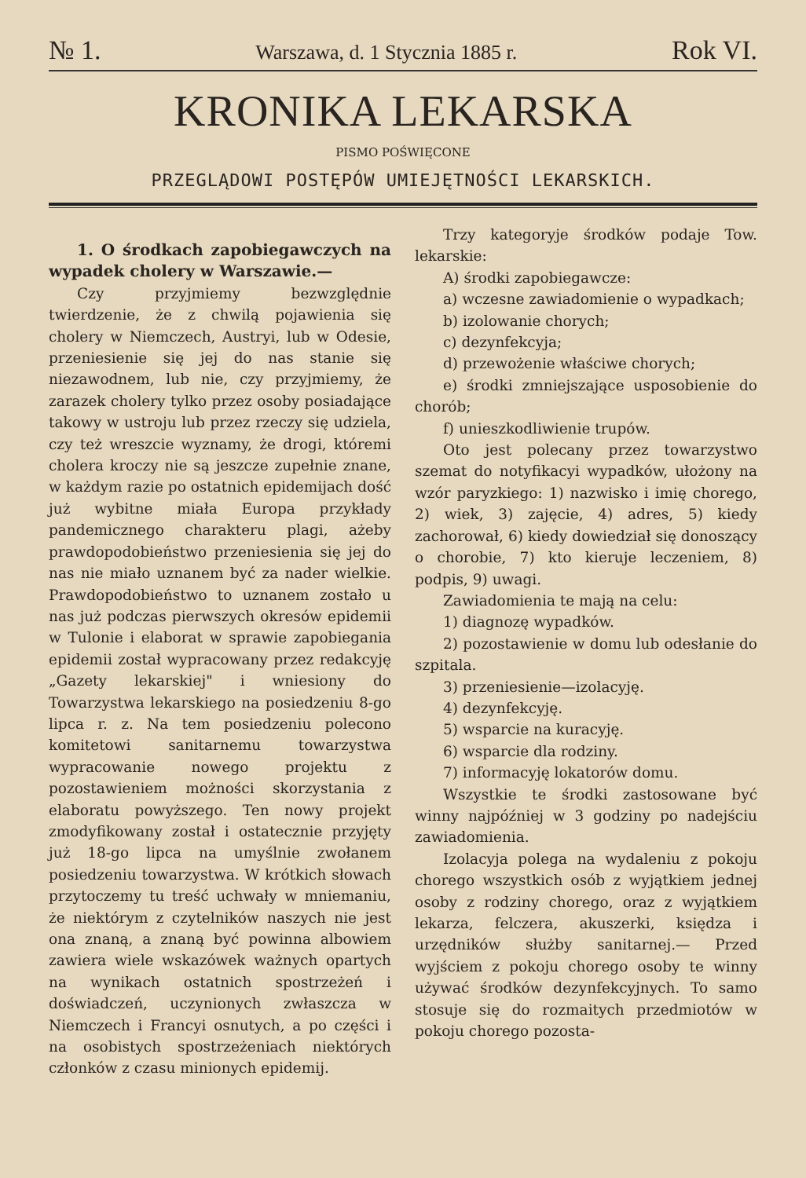№ 1. Warszawa, d. 1 Stycznia 1885 r. Rok VI.
KRONIKA LEKARSKA
PISMO POŚWIĘCONE
PRZEGLĄDOWI POSTĘPÓW UMIEJĘTNOŚCI LEKARSKICH.
1. O środkach zapobiegawczych na wypadek cholery w Warszawie.—
Czy przyjmiemy bezwzględnie twierdzenie, że z chwilą pojawienia się cholery w Niemczech, Austryi, lub w Odesie, przeniesienie się jej do nas stanie się niezawodnem, lub nie, czy przyjmiemy, że zarazek cholery tylko przez osoby posiadające takowy w ustroju lub przez rzeczy się udziela, czy też wreszcie wyznamy, że drogi, któremi cholera kroczy nie są jeszcze zupełnie znane, w każdym razie po ostatnich epidemijach dość już wybitne miała Europa przykłady pandemicznego charakteru plagi, ażeby prawdopodobieństwo przeniesienia się jej do nas nie miało uznanem być za nader wielkie. Prawdopodobieństwo to uznanem zostało u nas już podczas pierwszych okresów epidemii w Tulonie i elaborat w sprawie zapobiegania epidemii został wypracowany przez redakcyję „Gazety lekarskiej" i wniesiony do Towarzystwa lekarskiego na posiedzeniu 8-go lipca r. z. Na tem posiedzeniu polecono komitetowi sanitarnemu towarzystwa wypracowanie nowego projektu z pozostawieniem możności skorzystania z elaboratu powyższego. Ten nowy projekt zmodyfikowany został i ostatecznie przyjęty już 18-go lipca na umyślnie zwołanem posiedzeniu towarzystwa. W krótkich słowach przytoczemy tu treść uchwały w mniemaniu, że niektórym z czytelników naszych nie jest ona znaną, a znaną być powinna albowiem zawiera wiele wskazówek ważnych opartych na wynikach ostatnich spostrzeżeń i doświadczeń, uczynionych zwłaszcza w Niemczech i Francyi osnutych, a po części i na osobistych spostrzeżeniach niektórych członków z czasu minionych epidemij.
Trzy kategoryje środków podaje Tow. lekarskie:
A) środki zapobiegawcze:
a) wczesne zawiadomienie o wypadkach;
b) izolowanie chorych;
c) dezynfekcyja;
d) przewożenie właściwe chorych;
e) środki zmniejszające usposobienie do chorób;
f) unieszkodliwienie trupów.
Oto jest polecany przez towarzystwo szemat do notyfikacyi wypadków, ułożony na wzór paryzkiego: 1) nazwisko i imię chorego, 2) wiek, 3) zajęcie, 4) adres, 5) kiedy zachorował, 6) kiedy dowiedział się donoszący o chorobie, 7) kto kieruje leczeniem, 8) podpis, 9) uwagi.
Zawiadomienia te mają na celu:
1) diagnozę wypadków.
2) pozostawienie w domu lub odesłanie do szpitala.
3) przeniesienie—izolacyję.
4) dezynfekcyję.
5) wsparcie na kuracyję.
6) wsparcie dla rodziny.
7) informacyję lokatorów domu.
Wszystkie te środki zastosowane być winny najpóźniej w 3 godziny po nadejściu zawiadomienia.
Izolacyja polega na wydaleniu z pokoju chorego wszystkich osób z wyjątkiem jednej osoby z rodziny chorego, oraz z wyjątkiem lekarza, felczera, akuszerki, księdza i urzędników służby sanitarnej.— Przed wyjściem z pokoju chorego osoby te winny używać środków dezynfekcyjnych. To samo stosuje się do rozmaitych przedmiotów w pokoju chorego pozosta-